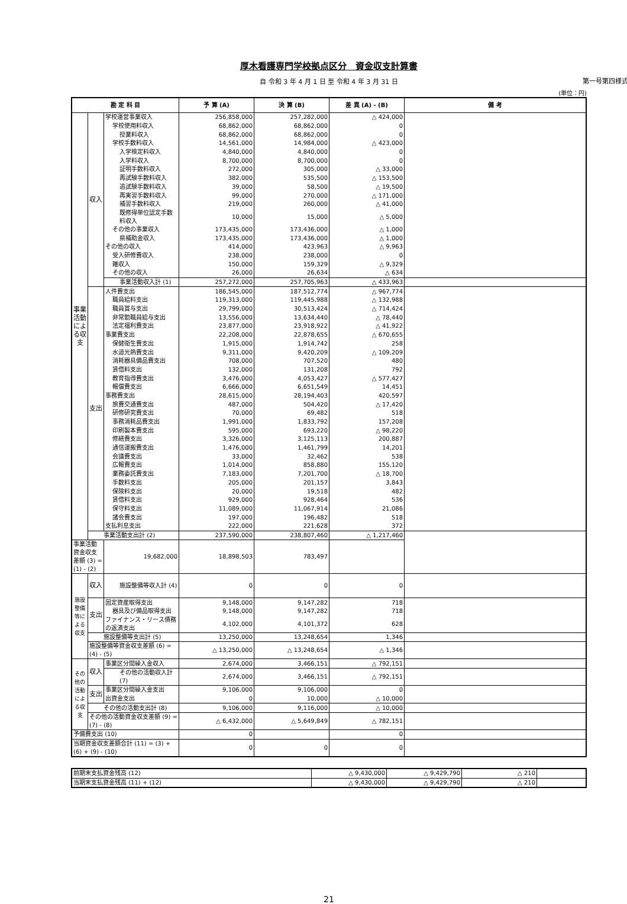厚木看護専門学校拠点区分　資金収支計算書
第一号第四様式
自 令和 3 年 4 月 1 日 至 令和 4 年 3 月 31 日
(単位：円)
| 勘 定 科 目 | | | 予 算 (A) | 決 算 (B) | 差 異 (A) - (B) | 備 考 |
| --- | --- | --- | --- | --- | --- | --- |
| 事業活動による収支 | 収入 | 学校運営事業収入 | 256,858,000 | 257,282,000 | △ 424,000 | |
| | | 学校使用料収入 | 68,862,000 | 68,862,000 | 0 | |
| | | 授業料収入 | 68,862,000 | 68,862,000 | 0 | |
| | | 学校手数料収入 | 14,561,000 | 14,984,000 | △ 423,000 | |
| | | 入学検定料収入 | 4,840,000 | 4,840,000 | 0 | |
| | | 入学料収入 | 8,700,000 | 8,700,000 | 0 | |
| | | 証明手数料収入 | 272,000 | 305,000 | △ 33,000 | |
| | | 再試験手数料収入 | 382,000 | 535,500 | △ 153,500 | |
| | | 追試験手数料収入 | 39,000 | 58,500 | △ 19,500 | |
| | | 再実習手数料収入 | 99,000 | 270,000 | △ 171,000 | |
| | | 補習手数料収入 | 219,000 | 260,000 | △ 41,000 | |
| | | 既修得単位認定手数料収入 | 10,000 | 15,000 | △ 5,000 | |
| | | その他の事業収入 | 173,435,000 | 173,436,000 | △ 1,000 | |
| | | 県補助金収入 | 173,435,000 | 173,436,000 | △ 1,000 | |
| | | その他の収入 | 414,000 | 423,963 | △ 9,963 | |
| | | 受入研修費収入 | 238,000 | 238,000 | 0 | |
| | | 雑収入 | 150,000 | 159,329 | △ 9,329 | |
| | | その他の収入 | 26,000 | 26,634 | △ 634 | |
| | | 事業活動収入計 (1) | 257,272,000 | 257,705,963 | △ 433,963 | |
| | 支出 | 人件費支出 | 186,545,000 | 187,512,774 | △ 967,774 | |
| | | 職員給料支出 | 119,313,000 | 119,445,988 | △ 132,988 | |
| | | 職員賞与支出 | 29,799,000 | 30,513,424 | △ 714,424 | |
| | | 非常勤職員給与支出 | 13,556,000 | 13,634,440 | △ 78,440 | |
| | | 法定福利費支出 | 23,877,000 | 23,918,922 | △ 41,922 | |
| | | 事業費支出 | 22,208,000 | 22,878,655 | △ 670,655 | |
| | | 保健衛生費支出 | 1,915,000 | 1,914,742 | 258 | |
| | | 水道光熱費支出 | 9,311,000 | 9,420,209 | △ 109,209 | |
| | | 消耗器具備品費支出 | 708,000 | 707,520 | 480 | |
| | | 賃借料支出 | 132,000 | 131,208 | 792 | |
| | | 教育指導費支出 | 3,476,000 | 4,053,427 | △ 577,427 | |
| | | 報償費支出 | 6,666,000 | 6,651,549 | 14,451 | |
| | | 事務費支出 | 28,615,000 | 28,194,403 | 420,597 | |
| | | 旅費交通費支出 | 487,000 | 504,420 | △ 17,420 | |
| | | 研修研究費支出 | 70,000 | 69,482 | 518 | |
| | | 事務消耗品費支出 | 1,991,000 | 1,833,792 | 157,208 | |
| | | 印刷製本費支出 | 595,000 | 693,220 | △ 98,220 | |
| | | 修繕費支出 | 3,326,000 | 3,125,113 | 200,887 | |
| | | 通信運搬費支出 | 1,476,000 | 1,461,799 | 14,201 | |
| | | 会議費支出 | 33,000 | 32,462 | 538 | |
| | | 広報費支出 | 1,014,000 | 858,880 | 155,120 | |
| | | 業務委託費支出 | 7,183,000 | 7,201,700 | △ 18,700 | |
| | | 手数料支出 | 205,000 | 201,157 | 3,843 | |
| | | 保険料支出 | 20,000 | 19,518 | 482 | |
| | | 賃借料支出 | 929,000 | 928,464 | 536 | |
| | | 保守料支出 | 11,089,000 | 11,067,914 | 21,086 | |
| | | 諸会費支出 | 197,000 | 196,482 | 518 | |
| | | 支払利息支出 | 222,000 | 221,628 | 372 | |
| | 事業活動支出計 (2) | | 237,590,000 | 238,807,460 | △ 1,217,460 | |
| 事業活動資金収支差額 (3) = (1) - (2) | | 19,682,000 | 18,898,503 | 783,497 | | |
| 施設整備等による収支 | 収入 | 施設整備等収入計 (4) | 0 | 0 | 0 | |
| | 支出 | 固定資産取得支出 | 9,148,000 | 9,147,282 | 718 | |
| | | 器具及び備品取得支出 | 9,148,000 | 9,147,282 | 718 | |
| | | ファイナンス・リース債務の返済支出 | 4,102,000 | 4,101,372 | 628 | |
| | 施設整備等支出計 (5) | | 13,250,000 | 13,248,654 | 1,346 | |
| | 施設整備等資金収支差額 (6) = (4) - (5) | | △ 13,250,000 | △ 13,248,654 | △ 1,346 | |
| その他の活動による収支 | 収入 | 事業区分間繰入金収入 | 2,674,000 | 3,466,151 | △ 792,151 | |
| | | その他の活動収入計 (7) | 2,674,000 | 3,466,151 | △ 792,151 | |
| | 支出 | 事業区分間繰入金支出 | 9,106,000 | 9,106,000 | 0 | |
| | | 出資金支出 | 0 | 10,000 | △ 10,000 | |
| | その他の活動支出計 (8) | | 9,106,000 | 9,116,000 | △ 10,000 | |
| | その他の活動資金収支差額 (9) = (7) - (8) | | △ 6,432,000 | △ 5,649,849 | △ 782,151 | |
| 予備費支出 (10) | | | 0 | | 0 | |
| 当期資金収支差額合計 (11) = (3) + (6) + (9) - (10) | | | 0 | 0 | 0 | |
| 前期末支払資金残高 (12) | △ 9,430,000 | △ 9,429,790 | △ 210 | |
| 当期末支払資金残高 (11) + (12) | △ 9,430,000 | △ 9,429,790 | △ 210 | |
21